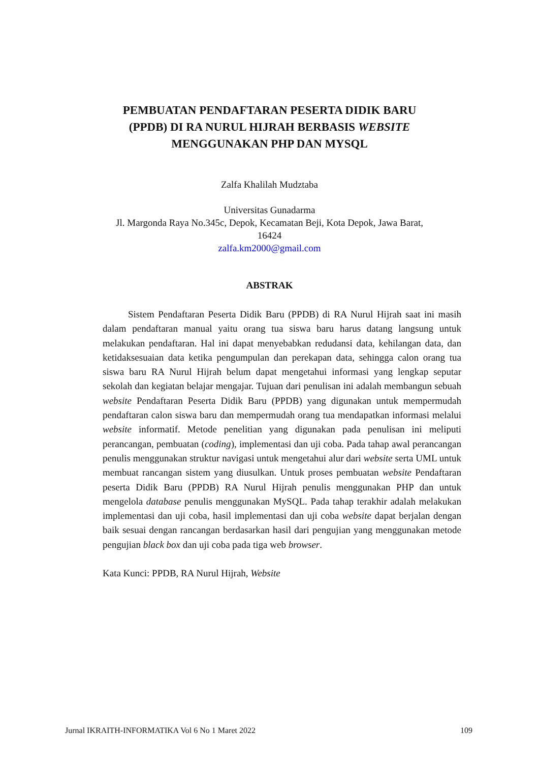PEMBUATAN PENDAFTARAN PESERTA DIDIK BARU
(PPDB) DI RA NURUL HIJRAH BERBASIS WEBSITE
MENGGUNAKAN PHP DAN MYSQL
Zalfa Khalilah Mudztaba
Universitas Gunadarma
Jl. Margonda Raya No.345c, Depok, Kecamatan Beji, Kota Depok, Jawa Barat,
16424
zalfa.km2000@gmail.com
ABSTRAK
Sistem Pendaftaran Peserta Didik Baru (PPDB) di RA Nurul Hijrah saat ini masih dalam pendaftaran manual yaitu orang tua siswa baru harus datang langsung untuk melakukan pendaftaran. Hal ini dapat menyebabkan redudansi data, kehilangan data, dan ketidaksesuaian data ketika pengumpulan dan perekapan data, sehingga calon orang tua siswa baru RA Nurul Hijrah belum dapat mengetahui informasi yang lengkap seputar sekolah dan kegiatan belajar mengajar. Tujuan dari penulisan ini adalah membangun sebuah website Pendaftaran Peserta Didik Baru (PPDB) yang digunakan untuk mempermudah pendaftaran calon siswa baru dan mempermudah orang tua mendapatkan informasi melalui website informatif. Metode penelitian yang digunakan pada penulisan ini meliputi perancangan, pembuatan (coding), implementasi dan uji coba. Pada tahap awal perancangan penulis menggunakan struktur navigasi untuk mengetahui alur dari website serta UML untuk membuat rancangan sistem yang diusulkan. Untuk proses pembuatan website Pendaftaran peserta Didik Baru (PPDB) RA Nurul Hijrah penulis menggunakan PHP dan untuk mengelola database penulis menggunakan MySQL. Pada tahap terakhir adalah melakukan implementasi dan uji coba, hasil implementasi dan uji coba website dapat berjalan dengan baik sesuai dengan rancangan berdasarkan hasil dari pengujian yang menggunakan metode pengujian black box dan uji coba pada tiga web browser.
Kata Kunci: PPDB, RA Nurul Hijrah, Website
Jurnal IKRAITH-INFORMATIKA Vol 6 No 1 Maret 2022 109